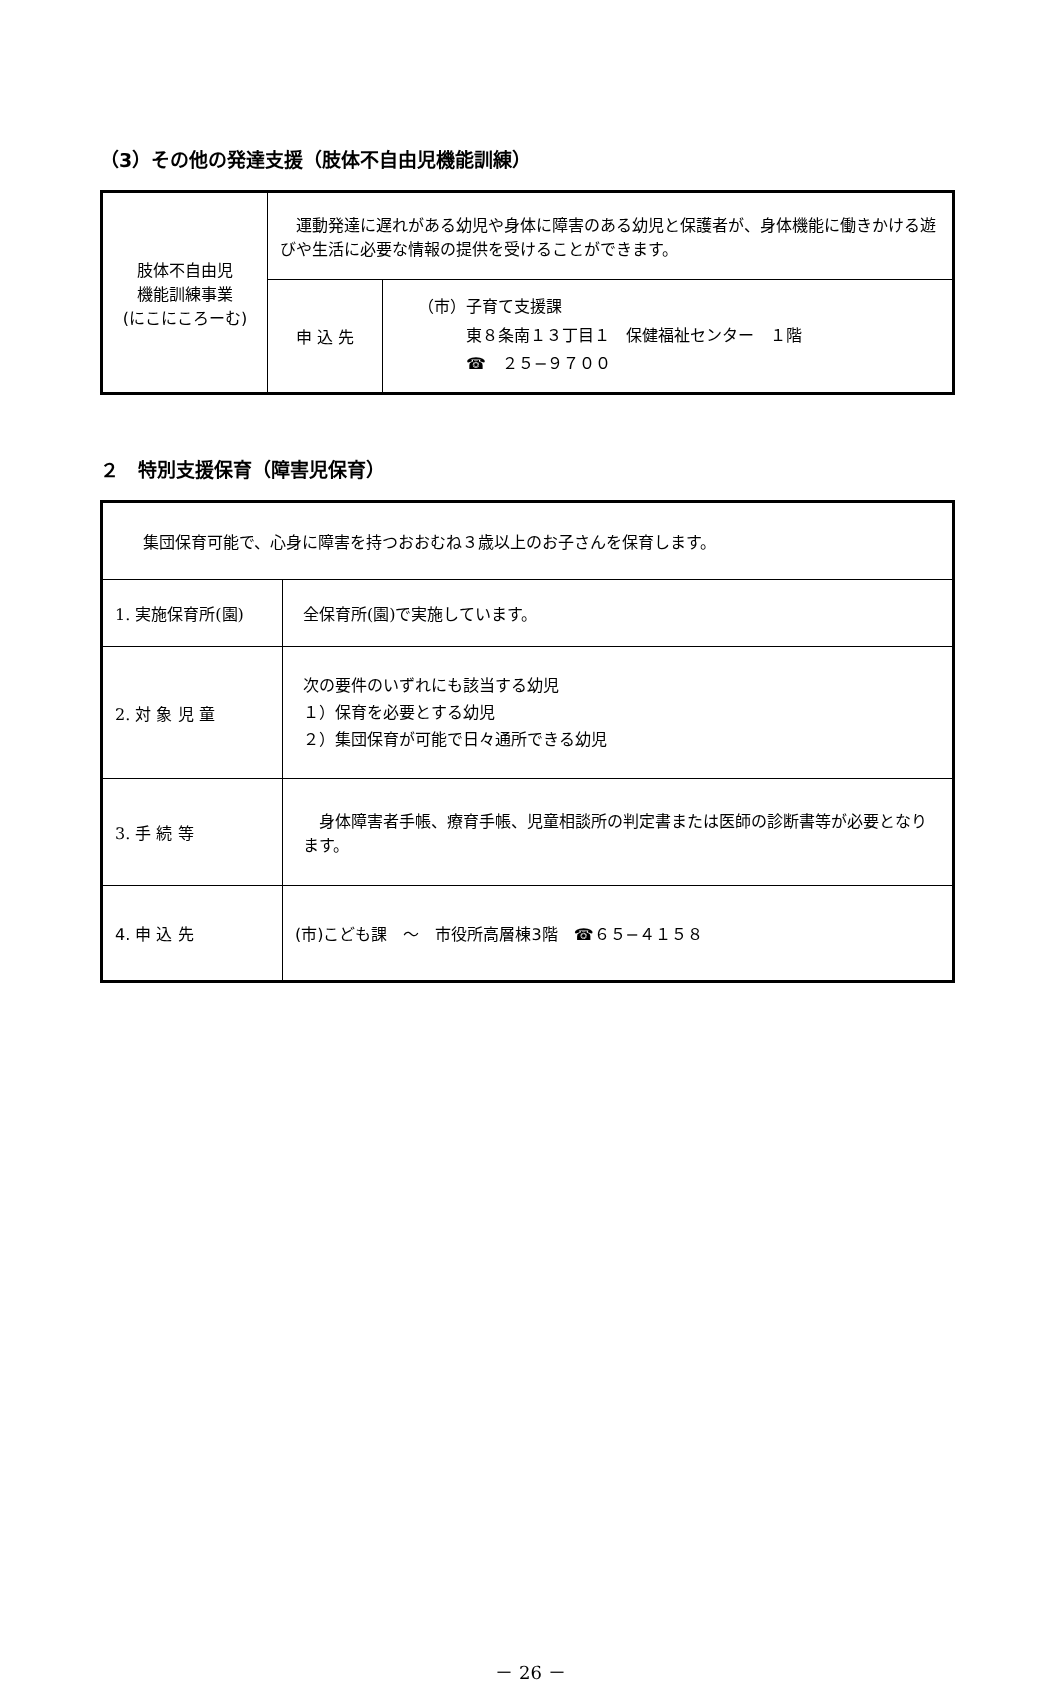（3）その他の発達支援（肢体不自由児機能訓練）
| 肢体不自由児 機能訓練事業 (にこにころーむ) | 運動発達に遅れがある幼児や身体に障害のある幼児と保護者が、身体機能に働きかける遊びや生活に必要な情報の提供を受けることができます。 | |
| | 申 込 先 | （市）子育て支援課 東８条南１３丁目１ 保健福祉センター １階 ☎ ２５−９７００ |
２　特別支援保育（障害児保育）
| 集団保育可能で、心身に障害を持つおおむね３歳以上のお子さんを保育します。 | |
| 1. 実施保育所(園) | 全保育所(園)で実施しています。 |
| 2. 対 象 児 童 | 次の要件のいずれにも該当する幼児 １）保育を必要とする幼児 ２）集団保育が可能で日々通所できる幼児 |
| 3. 手 続 等 | 身体障害者手帳、療育手帳、児童相談所の判定書または医師の診断書等が必要となります。 |
| 4. 申 込 先 | (市)こども課 ～ 市役所高層棟3階 ☎６５−４１５８ |
－ 26 －